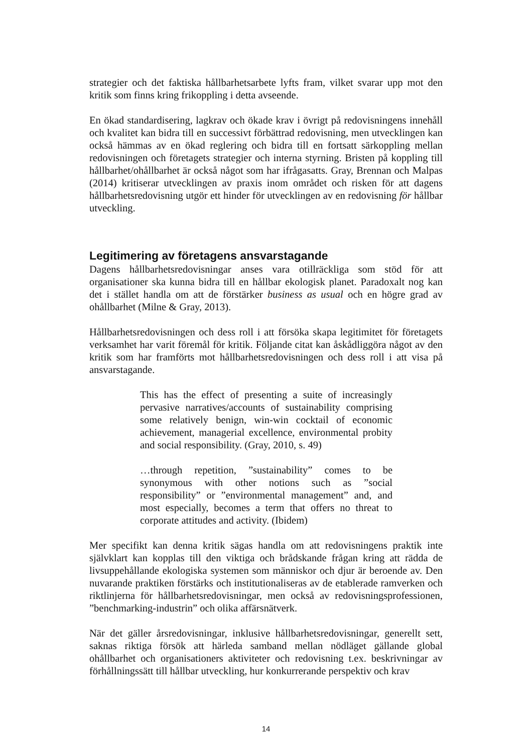strategier och det faktiska hållbarhetsarbete lyfts fram, vilket svarar upp mot den kritik som finns kring frikoppling i detta avseende.
En ökad standardisering, lagkrav och ökade krav i övrigt på redovisningens innehåll och kvalitet kan bidra till en successivt förbättrad redovisning, men utvecklingen kan också hämmas av en ökad reglering och bidra till en fortsatt särkoppling mellan redovisningen och företagets strategier och interna styrning. Bristen på koppling till hållbarhet/ohållbarhet är också något som har ifrågasatts. Gray, Brennan och Malpas (2014) kritiserar utvecklingen av praxis inom området och risken för att dagens hållbarhetsredovisning utgör ett hinder för utvecklingen av en redovisning för hållbar utveckling.
Legitimering av företagens ansvarstagande
Dagens hållbarhetsredovisningar anses vara otillräckliga som stöd för att organisationer ska kunna bidra till en hållbar ekologisk planet. Paradoxalt nog kan det i stället handla om att de förstärker business as usual och en högre grad av ohållbarhet (Milne & Gray, 2013).
Hållbarhetsredovisningen och dess roll i att försöka skapa legitimitet för företagets verksamhet har varit föremål för kritik. Följande citat kan åskådliggöra något av den kritik som har framförts mot hållbarhetsredovisningen och dess roll i att visa på ansvarstagande.
This has the effect of presenting a suite of increasingly pervasive narratives/accounts of sustainability comprising some relatively benign, win-win cocktail of economic achievement, managerial excellence, environmental probity and social responsibility. (Gray, 2010, s. 49)
…through repetition, ”sustainability” comes to be synonymous with other notions such as ”social responsibility” or ”environmental management” and, and most especially, becomes a term that offers no threat to corporate attitudes and activity. (Ibidem)
Mer specifikt kan denna kritik sägas handla om att redovisningens praktik inte självklart kan kopplas till den viktiga och brådskande frågan kring att rädda de livsuppehållande ekologiska systemen som människor och djur är beroende av. Den nuvarande praktiken förstärks och institutionaliseras av de etablerade ramverken och riktlinjerna för hållbarhetsredovisningar, men också av redovisningsprofessionen, ”benchmarking-industrin” och olika affärsnätverk.
När det gäller årsredovisningar, inklusive hållbarhetsredovisningar, generellt sett, saknas riktiga försök att härleda samband mellan nödläget gällande global ohållbarhet och organisationers aktiviteter och redovisning t.ex. beskrivningar av förhållningssätt till hållbar utveckling, hur konkurrerande perspektiv och krav
14